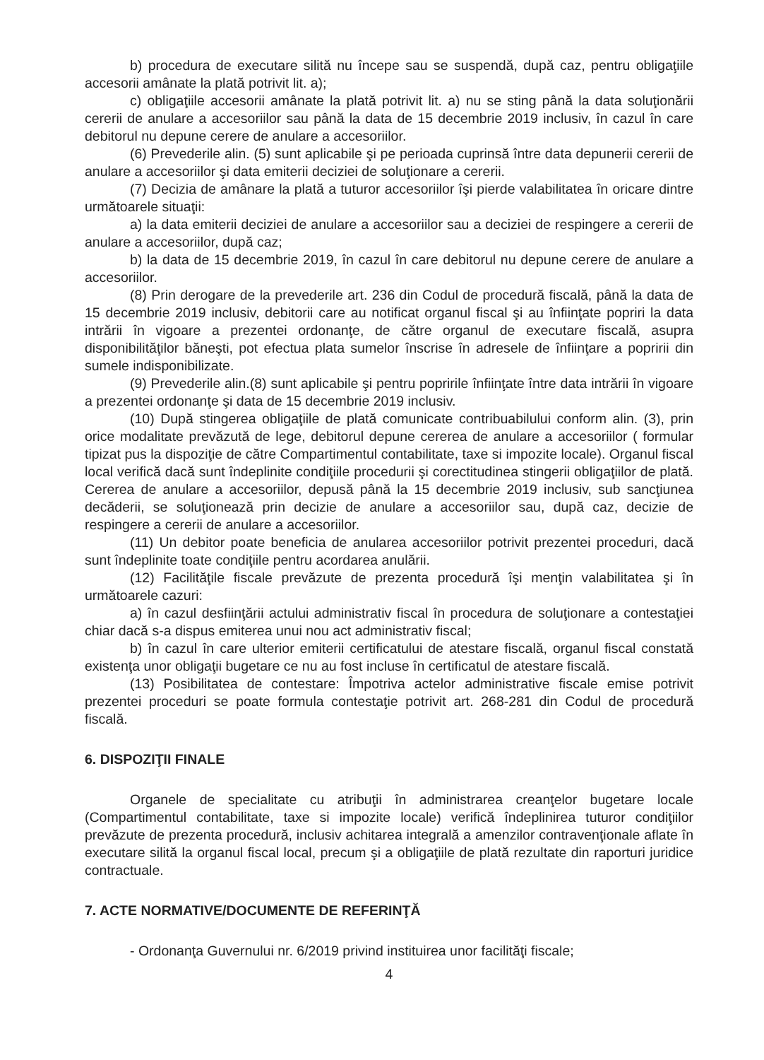b) procedura de executare silită nu începe sau se suspendă, după caz, pentru obligaţiile accesorii amânate la plată potrivit lit. a);
c) obligaţiile accesorii amânate la plată potrivit lit. a) nu se sting până la data soluţionării cererii de anulare a accesoriilor sau până la data de 15 decembrie 2019 inclusiv, în cazul în care debitorul nu depune cerere de anulare a accesoriilor.
(6) Prevederile alin. (5) sunt aplicabile şi pe perioada cuprinsă între data depunerii cererii de anulare a accesoriilor şi data emiterii deciziei de soluţionare a cererii.
(7) Decizia de amânare la plată a tuturor accesoriilor îşi pierde valabilitatea în oricare dintre următoarele situaţii:
a) la data emiterii deciziei de anulare a accesoriilor sau a deciziei de respingere a cererii de anulare a accesoriilor, după caz;
b) la data de 15 decembrie 2019, în cazul în care debitorul nu depune cerere de anulare a accesoriilor.
(8) Prin derogare de la prevederile art. 236 din Codul de procedură fiscală, până la data de 15 decembrie 2019 inclusiv, debitorii care au notificat organul fiscal şi au înfiinţate popriri la data intrării în vigoare a prezentei ordonanţe, de către organul de executare fiscală, asupra disponibilităţilor băneşti, pot efectua plata sumelor înscrise în adresele de înfiinţare a popririi din sumele indisponibilizate.
(9) Prevederile alin.(8) sunt aplicabile şi pentru popririle înfiinţate între data intrării în vigoare a prezentei ordonanţe şi data de 15 decembrie 2019 inclusiv.
(10) După stingerea obligaţiile de plată comunicate contribuabilului conform alin. (3), prin orice modalitate prevăzută de lege, debitorul depune cererea de anulare a accesoriilor ( formular tipizat pus la dispoziţie de către Compartimentul contabilitate, taxe si impozite locale). Organul fiscal local verifică dacă sunt îndeplinite condiţiile procedurii şi corectitudinea stingerii obligaţiilor de plată. Cererea de anulare a accesoriilor, depusă până la 15 decembrie 2019 inclusiv, sub sancţiunea decăderii, se soluţionează prin decizie de anulare a accesoriilor sau, după caz, decizie de respingere a cererii de anulare a accesoriilor.
(11) Un debitor poate beneficia de anularea accesoriilor potrivit prezentei proceduri, dacă sunt îndeplinite toate condiţiile pentru acordarea anulării.
(12) Facilităţile fiscale prevăzute de prezenta procedură îşi menţin valabilitatea şi în următoarele cazuri:
a) în cazul desfiinţării actului administrativ fiscal în procedura de soluţionare a contestaţiei chiar dacă s-a dispus emiterea unui nou act administrativ fiscal;
b) în cazul în care ulterior emiterii certificatului de atestare fiscală, organul fiscal constată existenţa unor obligaţii bugetare ce nu au fost incluse în certificatul de atestare fiscală.
(13) Posibilitatea de contestare: Împotriva actelor administrative fiscale emise potrivit prezentei proceduri se poate formula contestaţie potrivit art. 268-281 din Codul de procedură fiscală.
6. DISPOZIŢII FINALE
Organele de specialitate cu atribuţii în administrarea creanţelor bugetare locale (Compartimentul contabilitate, taxe si impozite locale) verifică îndeplinirea tuturor condiţiilor prevăzute de prezenta procedură, inclusiv achitarea integrală a amenzilor contravenţionale aflate în executare silită la organul fiscal local, precum şi a obligaţiile de plată rezultate din raporturi juridice contractuale.
7. ACTE NORMATIVE/DOCUMENTE DE REFERINŢĂ
- Ordonanţa Guvernului nr. 6/2019 privind instituirea unor facilităţi fiscale;
4